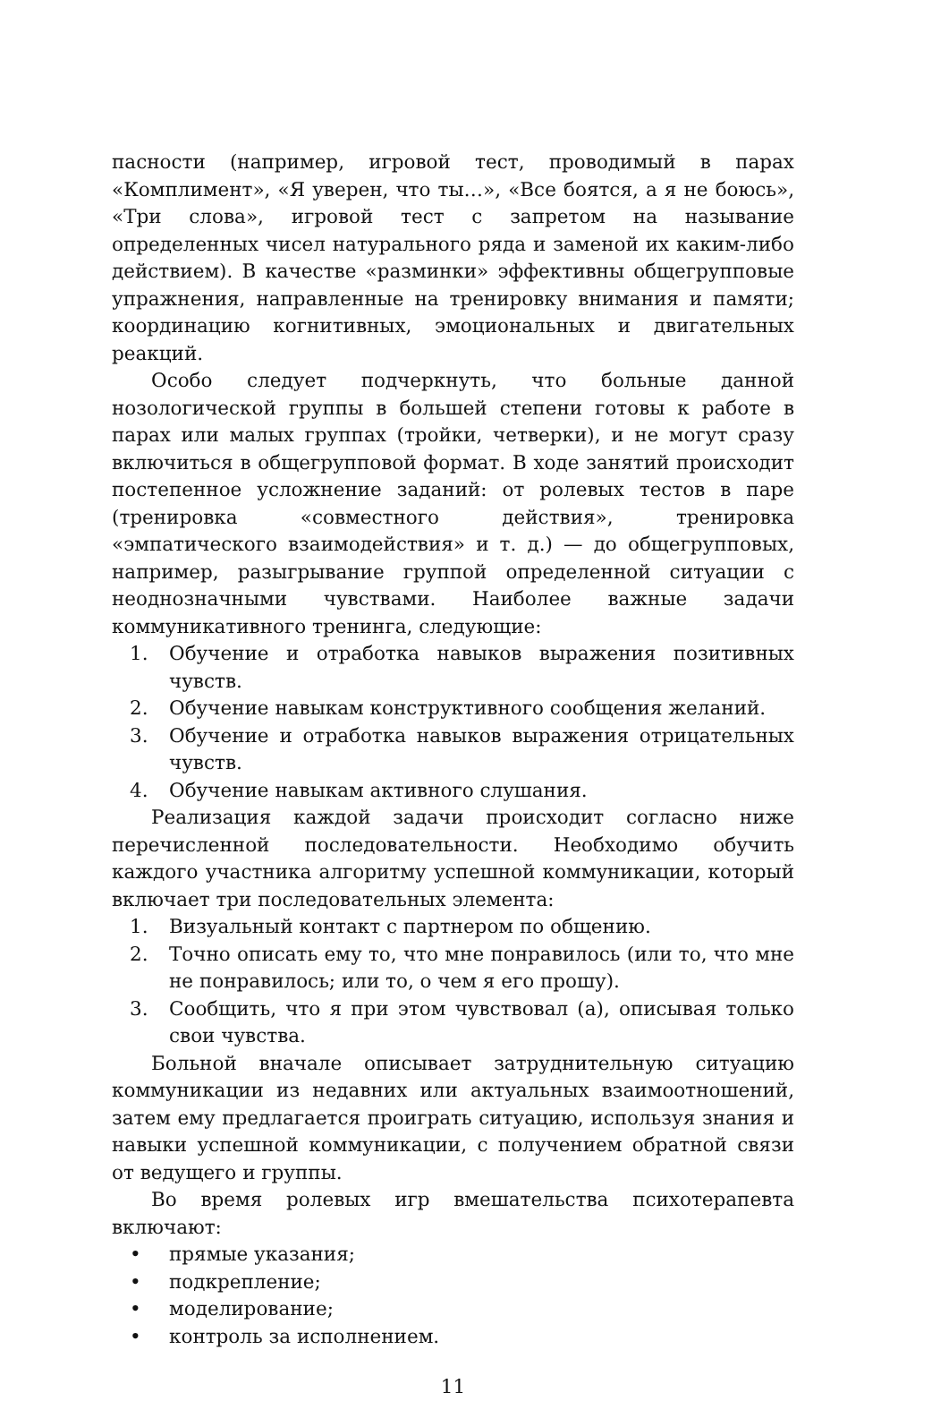пасности (например, игровой тест, проводимый в парах «Комплимент», «Я уверен, что ты…», «Все боятся, а я не боюсь», «Три слова», игровой тест с запретом на называние определенных чисел натурального ряда и заменой их каким-либо действием). В качестве «разминки» эффективны общегрупповые упражнения, направленные на тренировку внимания и памяти; координацию когнитивных, эмоциональных и двигательных реакций.
Особо следует подчеркнуть, что больные данной нозологической группы в большей степени готовы к работе в парах или малых группах (тройки, четверки), и не могут сразу включиться в общегрупповой формат. В ходе занятий происходит постепенное усложнение заданий: от ролевых тестов в паре (тренировка «совместного действия», тренировка «эмпатического взаимодействия» и т. д.) — до общегрупповых, например, разыгрывание группой определенной ситуации с неоднозначными чувствами. Наиболее важные задачи коммуникативного тренинга, следующие:
1. Обучение и отработка навыков выражения позитивных чувств.
2. Обучение навыкам конструктивного сообщения желаний.
3. Обучение и отработка навыков выражения отрицательных чувств.
4. Обучение навыкам активного слушания.
Реализация каждой задачи происходит согласно ниже перечисленной последовательности. Необходимо обучить каждого участника алгоритму успешной коммуникации, который включает три последовательных элемента:
1. Визуальный контакт с партнером по общению.
2. Точно описать ему то, что мне понравилось (или то, что мне не понравилось; или то, о чем я его прошу).
3. Сообщить, что я при этом чувствовал (а), описывая только свои чувства.
Больной вначале описывает затруднительную ситуацию коммуникации из недавних или актуальных взаимоотношений, затем ему предлагается проиграть ситуацию, используя знания и навыки успешной коммуникации, с получением обратной связи от ведущего и группы.
Во время ролевых игр вмешательства психотерапевта включают:
• прямые указания;
• подкрепление;
• моделирование;
• контроль за исполнением.
11